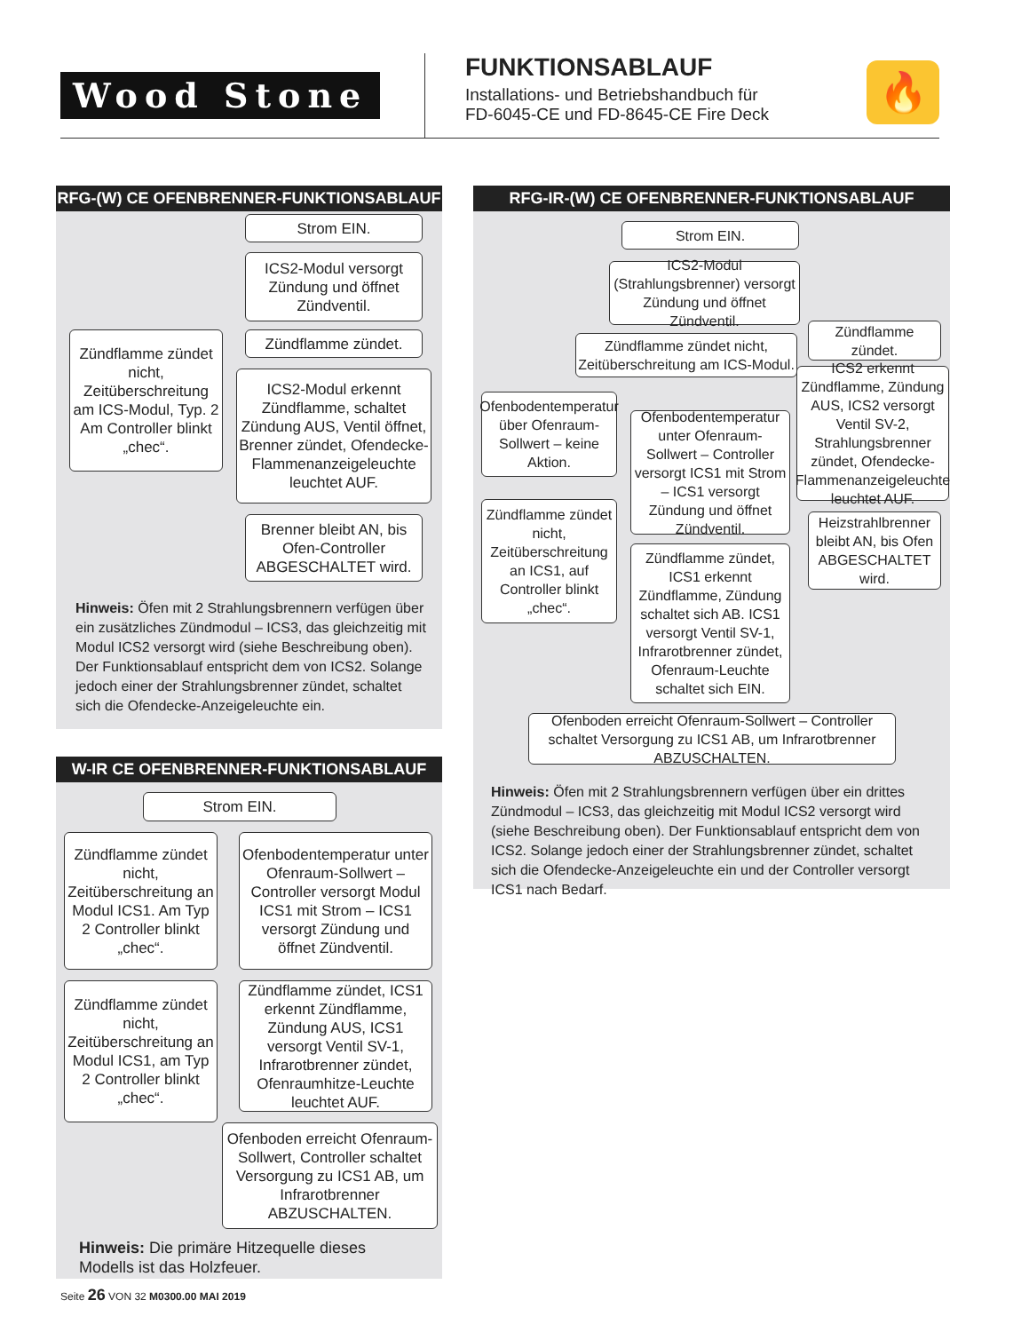Wood Stone
FUNKTIONSABLAUF
Installations- und Betriebshandbuch für
FD-6045-CE und FD-8645-CE Fire Deck
🔥
RFG-(W) CE OFENBRENNER-FUNKTIONSABLAUF
Strom EIN.
ICS2-Modul versorgt Zündung und öffnet Zündventil.
Zündflamme zündet nicht, Zeitüberschreitung am ICS-Modul, Typ. 2 Am Controller blinkt „chec“.
Zündflamme zündet.
ICS2-Modul erkennt Zündflamme, schaltet Zündung AUS, Ventil öffnet, Brenner zündet, Ofendecke-Flammenanzeigeleuchte leuchtet AUF.
Brenner bleibt AN, bis Ofen-Controller ABGESCHALTET wird.
Hinweis: Öfen mit 2 Strahlungsbrennern verfügen über ein zusätzliches Zündmodul – ICS3, das gleichzeitig mit Modul ICS2 versorgt wird (siehe Beschreibung oben). Der Funktionsablauf entspricht dem von ICS2. Solange jedoch einer der Strahlungsbrenner zündet, schaltet sich die Ofendecke-Anzeigeleuchte ein.
W-IR CE OFENBRENNER-FUNKTIONSABLAUF
Strom EIN.
Zündflamme zündet nicht, Zeitüberschreitung an Modul ICS1. Am Typ 2 Controller blinkt „chec“.
Ofenbodentemperatur unter Ofenraum-Sollwert – Controller versorgt Modul ICS1 mit Strom – ICS1 versorgt Zündung und öffnet Zündventil.
Zündflamme zündet nicht, Zeitüberschreitung an Modul ICS1, am Typ 2 Controller blinkt „chec“.
Zündflamme zündet, ICS1 erkennt Zündflamme, Zündung AUS, ICS1 versorgt Ventil SV-1, Infrarotbrenner zündet, Ofenraumhitze-Leuchte leuchtet AUF.
Ofenboden erreicht Ofenraum-Sollwert, Controller schaltet Versorgung zu ICS1 AB, um Infrarotbrenner ABZUSCHALTEN.
Hinweis: Die primäre Hitzequelle dieses Modells ist das Holzfeuer.
RFG-IR-(W) CE OFENBRENNER-FUNKTIONSABLAUF
Strom EIN.
ICS2-Modul (Strahlungsbrenner) versorgt Zündung und öffnet Zündventil.
Zündflamme zündet.
Zündflamme zündet nicht, Zeitüberschreitung am ICS-Modul.
ICS2 erkennt Zündflamme, Zündung AUS, ICS2 versorgt Ventil SV-2, Strahlungsbrenner zündet, Ofendecke-Flammenanzeigeleuchte leuchtet AUF.
Ofenbodentemperatur über Ofenraum-Sollwert – keine Aktion.
Ofenbodentemperatur unter Ofenraum-Sollwert – Controller versorgt ICS1 mit Strom – ICS1 versorgt Zündung und öffnet Zündventil.
Zündflamme zündet nicht, Zeitüberschreitung an ICS1, auf Controller blinkt „chec“.
Heizstrahlbrenner bleibt AN, bis Ofen ABGESCHALTET wird.
Zündflamme zündet, ICS1 erkennt Zündflamme, Zündung schaltet sich AB. ICS1 versorgt Ventil SV-1, Infrarotbrenner zündet, Ofenraum-Leuchte schaltet sich EIN.
Ofenboden erreicht Ofenraum-Sollwert – Controller schaltet Versorgung zu ICS1 AB, um Infrarotbrenner ABZUSCHALTEN.
Hinweis: Öfen mit 2 Strahlungsbrennern verfügen über ein drittes Zündmodul – ICS3, das gleichzeitig mit Modul ICS2 versorgt wird (siehe Beschreibung oben). Der Funktionsablauf entspricht dem von ICS2. Solange jedoch einer der Strahlungsbrenner zündet, schaltet sich die Ofendecke-Anzeigeleuchte ein und der Controller versorgt ICS1 nach Bedarf.
Seite 26 VON 32 M0300.00 MAI 2019